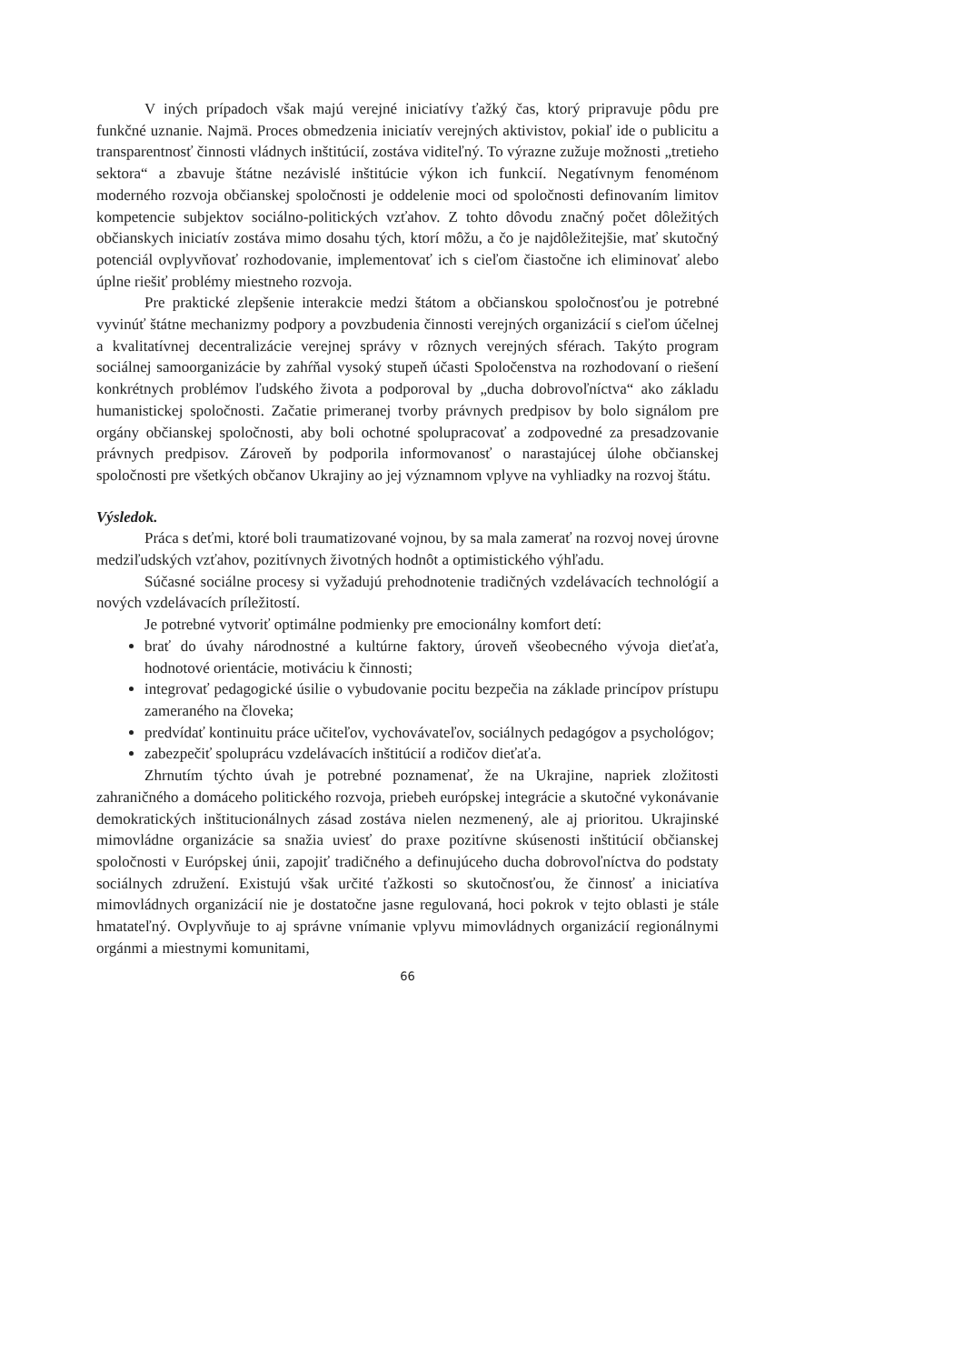V iných prípadoch však majú verejné iniciatívy ťažký čas, ktorý pripravuje pôdu pre funkčné uznanie. Najmä. Proces obmedzenia iniciatív verejných aktivistov, pokiaľ ide o publicitu a transparentnosť činnosti vládnych inštitúcií, zostáva viditeľný. To výrazne zužuje možnosti „tretieho sektora“ a zbavuje štátne nezávislé inštitúcie výkon ich funkcií. Negatívnym fenoménom moderného rozvoja občianskej spoločnosti je oddelenie moci od spoločnosti definovaním limitov kompetencie subjektov sociálno-politických vzťahov. Z tohto dôvodu značný počet dôležitých občianskych iniciatív zostáva mimo dosahu tých, ktorí môžu, a čo je najdôležitejšie, mať skutočný potenciál ovplyvňovať rozhodovanie, implementovať ich s cieľom čiastočne ich eliminovať alebo úplne riešiť problémy miestneho rozvoja.
Pre praktické zlepšenie interakcie medzi štátom a občianskou spoločnosťou je potrebné vyvinúť štátne mechanizmy podpory a povzbudenia činnosti verejných organizácií s cieľom účelnej a kvalitatívnej decentralizácie verejnej správy v rôznych verejných sférach. Takýto program sociálnej samoorganizácie by zahŕňal vysoký stupeň účasti Spoločenstva na rozhodovaní o riešení konkrétnych problémov ľudského života a podporoval by „ducha dobrovoľníctva“ ako základu humanistickej spoločnosti. Začatie primeranej tvorby právnych predpisov by bolo signálom pre orgány občianskej spoločnosti, aby boli ochotné spolupracovať a zodpovedné za presadzovanie právnych predpisov. Zároveň by podporila informovanosť o narastajúcej úlohe občianskej spoločnosti pre všetkých občanov Ukrajiny ao jej významnom vplyve na vyhliadky na rozvoj štátu.
Výsledok.
Práca s deťmi, ktoré boli traumatizované vojnou, by sa mala zamerať na rozvoj novej úrovne medziľudských vzťahov, pozitívnych životných hodnôt a optimistického výhľadu.
Súčasné sociálne procesy si vyžadujú prehodnotenie tradičných vzdelávacích technológií a nových vzdelávacích príležitostí.
Je potrebné vytvoriť optimálne podmienky pre emocionálny komfort detí:
brať do úvahy národnostné a kultúrne faktory, úroveň všeobecného vývoja dieťaťa, hodnotové orientácie, motiváciu k činnosti;
integrovať pedagogické úsilie o vybudovanie pocitu bezpečia na základe princípov prístupu zameraného na človeka;
predvídať kontinuitu práce učiteľov, vychovávateľov, sociálnych pedagógov a psychológov;
zabezpečiť spoluprácu vzdelávacích inštitúcií a rodičov dieťaťa.
Zhrnutím týchto úvah je potrebné poznamenať, že na Ukrajine, napriek zložitosti zahraničného a domáceho politického rozvoja, priebeh európskej integrácie a skutočné vykonávanie demokratických inštitucionálnych zásad zostáva nielen nezmenený, ale aj prioritou. Ukrajinské mimovládne organizácie sa snažia uviesť do praxe pozitívne skúsenosti inštitúcií občianskej spoločnosti v Európskej únii, zapojiť tradičného a definujúceho ducha dobrovoľníctva do podstaty sociálnych združení. Existujú však určité ťažkosti so skutočnosťou, že činnosť a iniciatíva mimovládnych organizácií nie je dostatočne jasne regulovaná, hoci pokrok v tejto oblasti je stále hmatateľný. Ovplyvňuje to aj správne vnímanie vplyvu mimovládnych organizácií regionálnymi orgánmi a miestnymi komunitami,
66